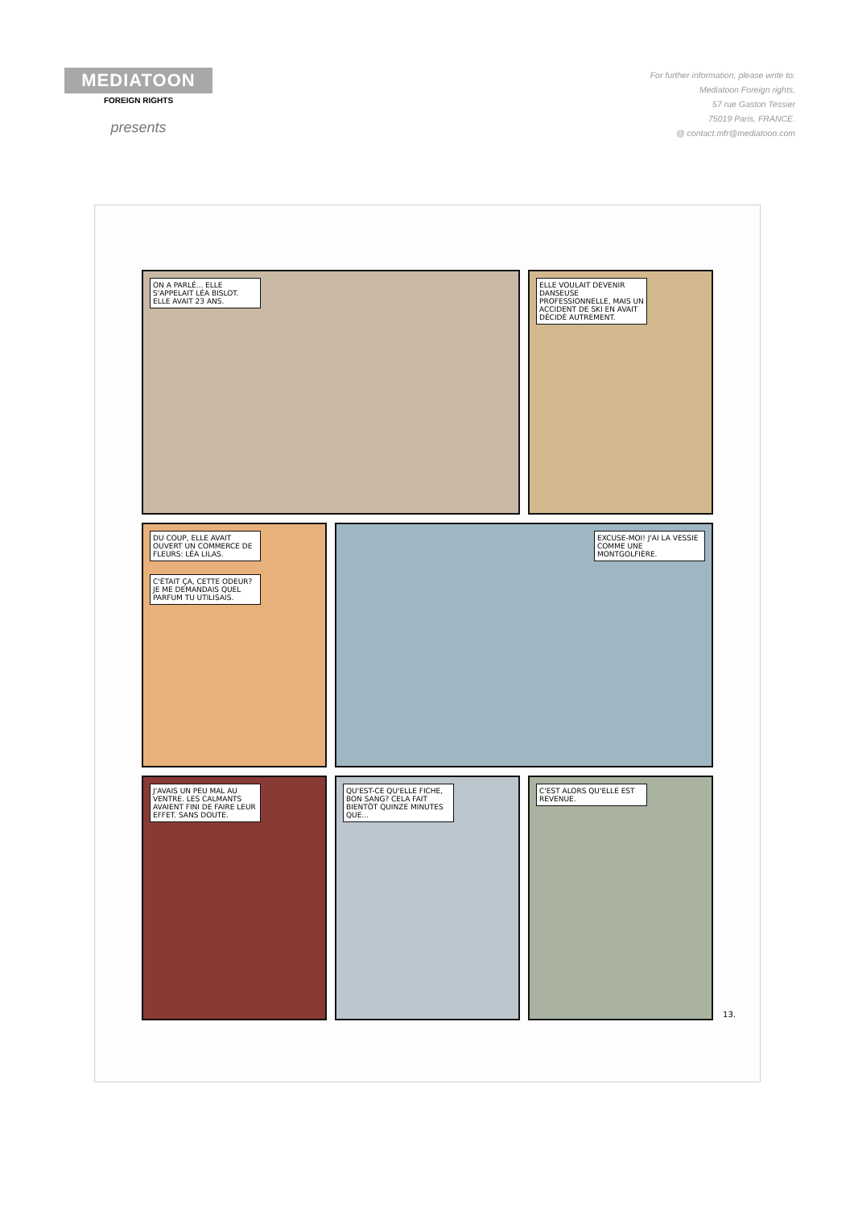MEDIATOON
FOREIGN RIGHTS
presents
For further information, please write to:
Mediatoon Foreign rights,
57 rue Gaston Tessier
75019 Paris, FRANCE.
@ contact.mfr@mediatoon.com
ON A PARLÉ... ELLE S'APPELAIT LÉA BISLOT. ELLE AVAIT 23 ANS.
ELLE VOULAIT DEVENIR DANSEUSE PROFESSIONNELLE, MAIS UN ACCIDENT DE SKI EN AVAIT DÉCIDÉ AUTREMENT.
DU COUP, ELLE AVAIT OUVERT UN COMMERCE DE FLEURS: LÉA LILAS. C'ÉTAIT ÇA, CETTE ODEUR? JE ME DEMANDAIS QUEL PARFUM TU UTILISAIS.
EXCUSE-MOI! J'AI LA VESSIE COMME UNE MONTGOLFIÈRE.
J'AVAIS UN PEU MAL AU VENTRE. LES CALMANTS AVAIENT FINI DE FAIRE LEUR EFFET. SANS DOUTE.
QU'EST-CE QU'ELLE FICHE, BON SANG? CELA FAIT BIENTÔT QUINZE MINUTES QUE...
C'EST ALORS QU'ELLE EST REVENUE.
13.